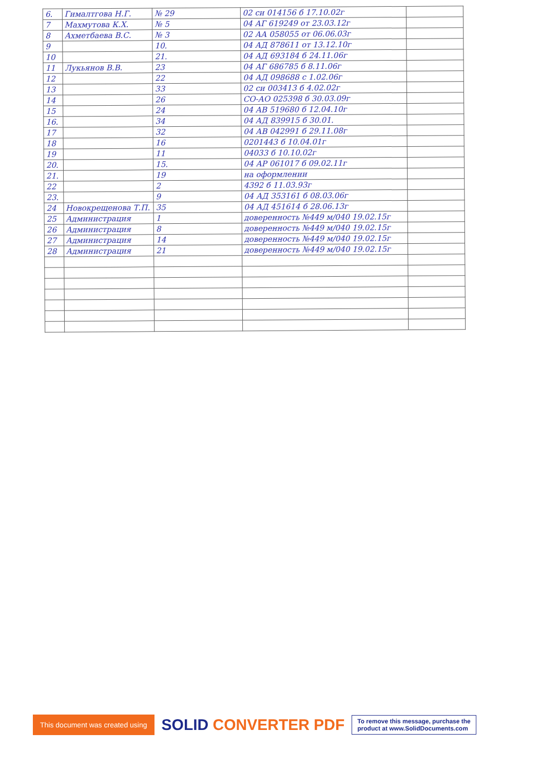| 6. | Гималтгова Н.Г. | № 29 | 02 си 014156 б 17.10.02г | |
| 7 | Махмутова К.Х. | № 5 | 04 АГ 619249 от 23.03.12г | |
| 8 | Ахметбаева В.С. | № 3 | 02 АА 058055 от 06.06.03г | |
| 9 | | 10. | 04 АД 878611 от 13.12.10г | |
| 10 | | 21. | 04 АД 693184 б 24.11.06г | |
| 11 | Лукьянов В.В. | 23 | 04 АГ 686785 б 8.11.06г | |
| 12 | | 22 | 04 АД 098688 с 1.02.06г | |
| 13 | | 33 | 02 си 003413 б 4.02.02г | |
| 14 | | 26 | СО-АО 025398 б 30.03.09г | |
| 15 | | 24 | 04 АВ 519680 б 12.04.10г | |
| 16. | | 34 | 04 АД 839915 б 30.01. | |
| 17 | | 32 | 04 АВ 042991 б 29.11.08г | |
| 18 | | 16 | 0201443 б 10.04.01г | |
| 19 | | 11 | 04033 б 10.10.02г | |
| 20. | | 15. | 04 АР 061017 б 09.02.11г | |
| 21. | | 19 | на оформлении | |
| 22 | | 2 | 4392 б 11.03.93г | |
| 23. | | 9 | 04 АД 353161 б 08.03.06г | |
| 24 | Новокрещенова Т.П. | 35 | 04 АД 451614 б 28.06.13г | |
| 25 | Администрация | 1 | доверенность №449 м/040 19.02.15г | |
| 26 | Администрация | 8 | доверенность №449 м/040 19.02.15г | |
| 27 | Администрация | 14 | доверенность №449 м/040 19.02.15г | |
| 28 | Администрация | 21 | доверенность №449 м/040 19.02.15г | |
This document was created using
SOLID CONVERTER PDF
To remove this message, purchase the
product at www.SolidDocuments.com